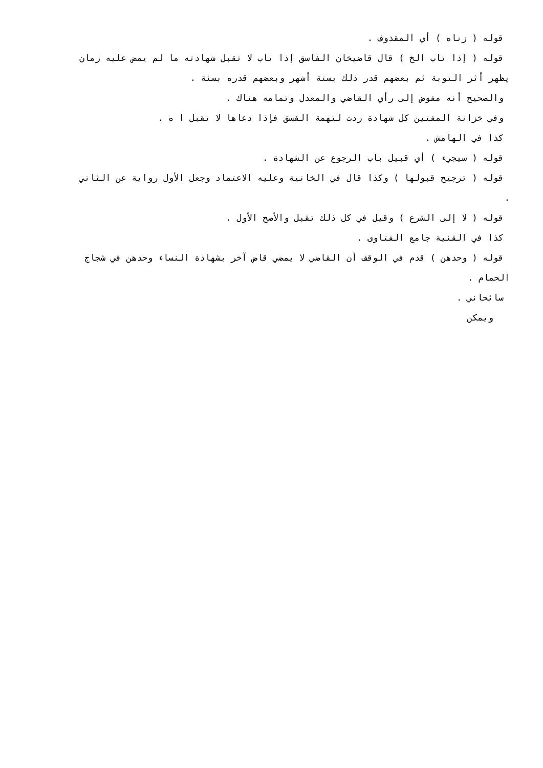قوله ( زناه ) أي المقذوف .
قوله ( إذا تاب الخ ) قال قاضيخان الفاسق إذا تاب لا تقبل شهادته ما لم يمض عليه زمان
يظهر أثر التوبة ثم بعضهم قدر ذلك بستة أشهر وبعضهم قدره بسنة .
والصحيح أنه مفوض إلى رأي القاضي والمعدل وتمامه هناك .
وفي خزانة المفتين كل شهادة ردت لتهمة الفسق فإذا دعاها لا تقبل ا ه .
كذا في الهامش .
قوله ( سيجيء ) أي قبيل باب الرجوع عن الشهادة .
قوله ( ترجيح قبولها ) وكذا قال في الخانية وعليه الاعتماد وجعل الأول رواية عن الثاني
.
قوله ( لا إلى الشرع ) وقيل في كل ذلك تقبل والأصح الأول .
كذا في القنية جامع الفتاوى .
قوله ( وحدهن ) قدم في الوقف أن القاضي لا يمضي قاض آخر بشهادة النساء وحدهن في شجاج
الحمام .
سائحاني .
ويمكن